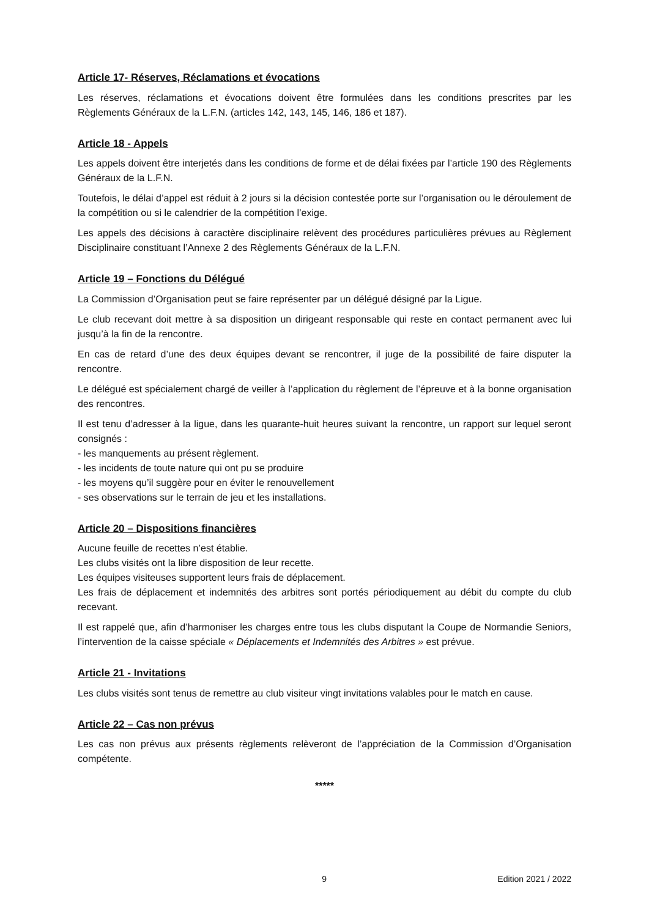Article 17- Réserves, Réclamations et évocations
Les réserves, réclamations et évocations doivent être formulées dans les conditions prescrites par les Règlements Généraux de la L.F.N. (articles 142, 143, 145, 146, 186 et 187).
Article 18 - Appels
Les appels doivent être interjetés dans les conditions de forme et de délai fixées par l’article 190 des Règlements Généraux de la L.F.N.
Toutefois, le délai d’appel est réduit à 2 jours si la décision contestée porte sur l’organisation ou le déroulement de la compétition ou si le calendrier de la compétition l’exige.
Les appels des décisions à caractère disciplinaire relèvent des procédures particulières prévues au Règlement Disciplinaire constituant l’Annexe 2 des Règlements Généraux de la L.F.N.
Article 19 – Fonctions du Délégué
La Commission d’Organisation peut se faire représenter par un délégué désigné par la Ligue.
Le club recevant doit mettre à sa disposition un dirigeant responsable qui reste en contact permanent avec lui jusqu’à la fin de la rencontre.
En cas de retard d’une des deux équipes devant se rencontrer, il juge de la possibilité de faire disputer la rencontre.
Le délégué est spécialement chargé de veiller à l’application du règlement de l’épreuve et à la bonne organisation des rencontres.
Il est tenu d’adresser à la ligue, dans les quarante-huit heures suivant la rencontre, un rapport sur lequel seront consignés :
- les manquements au présent règlement.
- les incidents de toute nature qui ont pu se produire
- les moyens qu’il suggère pour en éviter le renouvellement
- ses observations sur le terrain de jeu et les installations.
Article 20 – Dispositions financières
Aucune feuille de recettes n’est établie.
Les clubs visités ont la libre disposition de leur recette.
Les équipes visiteuses supportent leurs frais de déplacement.
Les frais de déplacement et indemnités des arbitres sont portés périodiquement au débit du compte du club recevant.
Il est rappelé que, afin d’harmoniser les charges entre tous les clubs disputant la Coupe de Normandie Seniors, l’intervention de la caisse spéciale « Déplacements et Indemnités des Arbitres » est prévue.
Article 21 - Invitations
Les clubs visités sont tenus de remettre au club visiteur vingt invitations valables pour le match en cause.
Article 22 – Cas non prévus
Les cas non prévus aux présents règlements relèveront de l’appréciation de la Commission d’Organisation compétente.
*****
9 Edition 2021 / 2022